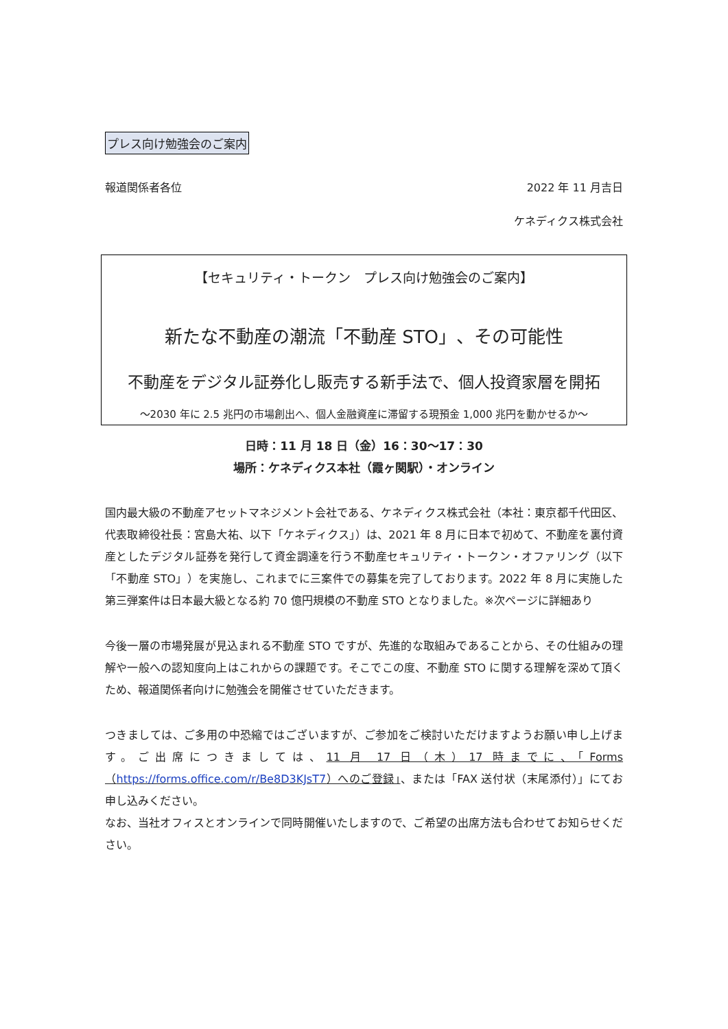プレス向け勉強会のご案内
報道関係者各位 2022 年 11 月吉日
ケネディクス株式会社
【セキュリティ・トークン　プレス向け勉強会のご案内】
新たな不動産の潮流「不動産 STO」、その可能性
不動産をデジタル証券化し販売する新手法で、個人投資家層を開拓
～2030 年に 2.5 兆円の市場創出へ、個人金融資産に滞留する現預金 1,000 兆円を動かせるか～
日時：11 月 18 日（金）16：30～17：30
場所：ケネディクス本社（霞ヶ関駅）・オンライン
国内最大級の不動産アセットマネジメント会社である、ケネディクス株式会社（本社：東京都千代田区、代表取締役社長：宮島大祐、以下「ケネディクス」）は、2021 年 8 月に日本で初めて、不動産を裏付資産としたデジタル証券を発行して資金調達を行う不動産セキュリティ・トークン・オファリング（以下「不動産 STO」）を実施し、これまでに三案件での募集を完了しております。2022 年 8 月に実施した第三弾案件は日本最大級となる約 70 億円規模の不動産 STO となりました。※次ページに詳細あり
今後一層の市場発展が見込まれる不動産 STO ですが、先進的な取組みであることから、その仕組みの理解や一般への認知度向上はこれからの課題です。そこでこの度、不動産 STO に関する理解を深めて頂くため、報道関係者向けに勉強会を開催させていただきます。
つきましては、ご多用の中恐縮ではございますが、ご参加をご検討いただけますようお願い申し上げます。ご出席につきましては、11 月 17 日（木）17 時までに、「Forms（https://forms.office.com/r/Be8D3KJsT7）へのご登録」、または「FAX 送付状（末尾添付）」にてお申し込みください。
なお、当社オフィスとオンラインで同時開催いたしますので、ご希望の出席方法も合わせてお知らせください。